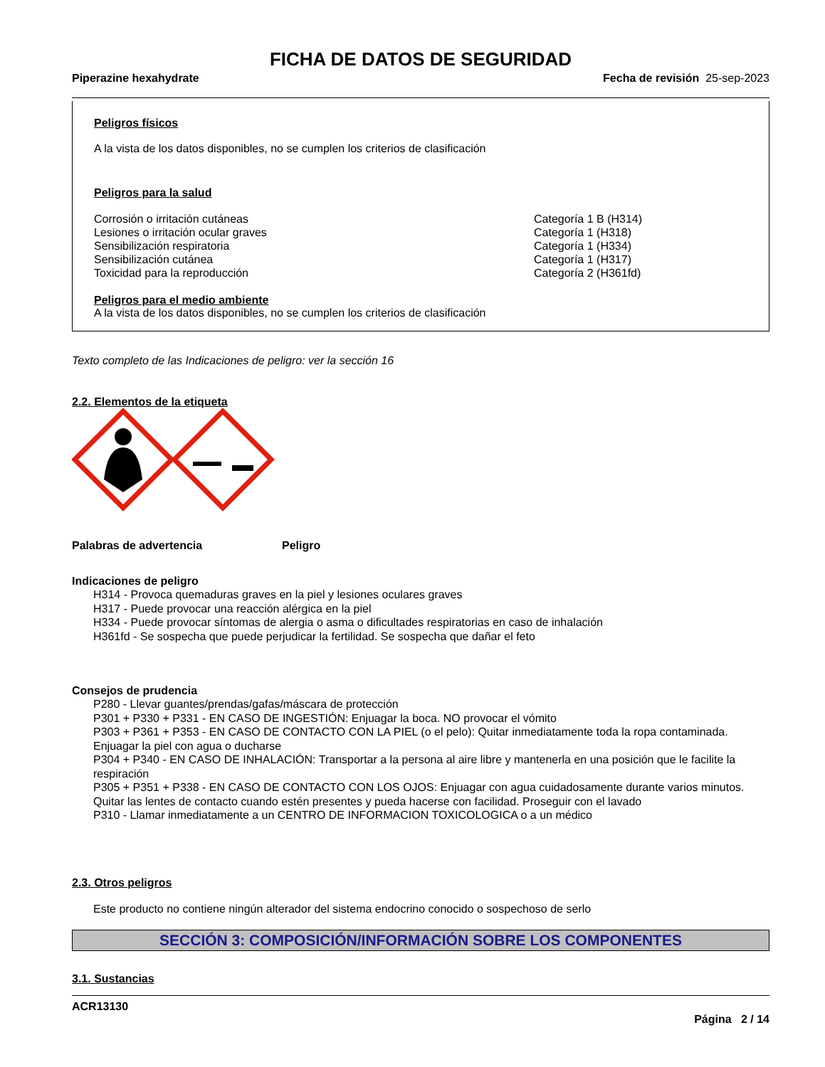FICHA DE DATOS DE SEGURIDAD
Piperazine hexahydrate Fecha de revisión 25-sep-2023
Peligros físicos
A la vista de los datos disponibles, no se cumplen los criterios de clasificación
Peligros para la salud
| Corrosión o irritación cutáneas | Categoría 1 B (H314) |
| Lesiones o irritación ocular graves | Categoría 1 (H318) |
| Sensibilización respiratoria | Categoría 1 (H334) |
| Sensibilización cutánea | Categoría 1 (H317) |
| Toxicidad para la reproducción | Categoría 2 (H361fd) |
Peligros para el medio ambiente
A la vista de los datos disponibles, no se cumplen los criterios de clasificación
Texto completo de las Indicaciones de peligro: ver la sección 16
2.2. Elementos de la etiqueta
| Palabras de advertencia | Peligro |
Indicaciones de peligro
H314 - Provoca quemaduras graves en la piel y lesiones oculares graves
H317 - Puede provocar una reacción alérgica en la piel
H334 - Puede provocar síntomas de alergia o asma o dificultades respiratorias en caso de inhalación
H361fd - Se sospecha que puede perjudicar la fertilidad. Se sospecha que dañar el feto
Consejos de prudencia
P280 - Llevar guantes/prendas/gafas/máscara de protección
P301 + P330 + P331 - EN CASO DE INGESTIÓN: Enjuagar la boca. NO provocar el vómito
P303 + P361 + P353 - EN CASO DE CONTACTO CON LA PIEL (o el pelo): Quitar inmediatamente toda la ropa contaminada. Enjuagar la piel con agua o ducharse
P304 + P340 - EN CASO DE INHALACIÓN: Transportar a la persona al aire libre y mantenerla en una posición que le facilite la respiración
P305 + P351 + P338 - EN CASO DE CONTACTO CON LOS OJOS: Enjuagar con agua cuidadosamente durante varios minutos. Quitar las lentes de contacto cuando estén presentes y pueda hacerse con facilidad. Proseguir con el lavado
P310 - Llamar inmediatamente a un CENTRO DE INFORMACION TOXICOLOGICA o a un médico
2.3. Otros peligros
Este producto no contiene ningún alterador del sistema endocrino conocido o sospechoso de serlo
SECCIÓN 3: COMPOSICIÓN/INFORMACIÓN SOBRE LOS COMPONENTES
3.1. Sustancias
ACR13130
Página 2 / 14